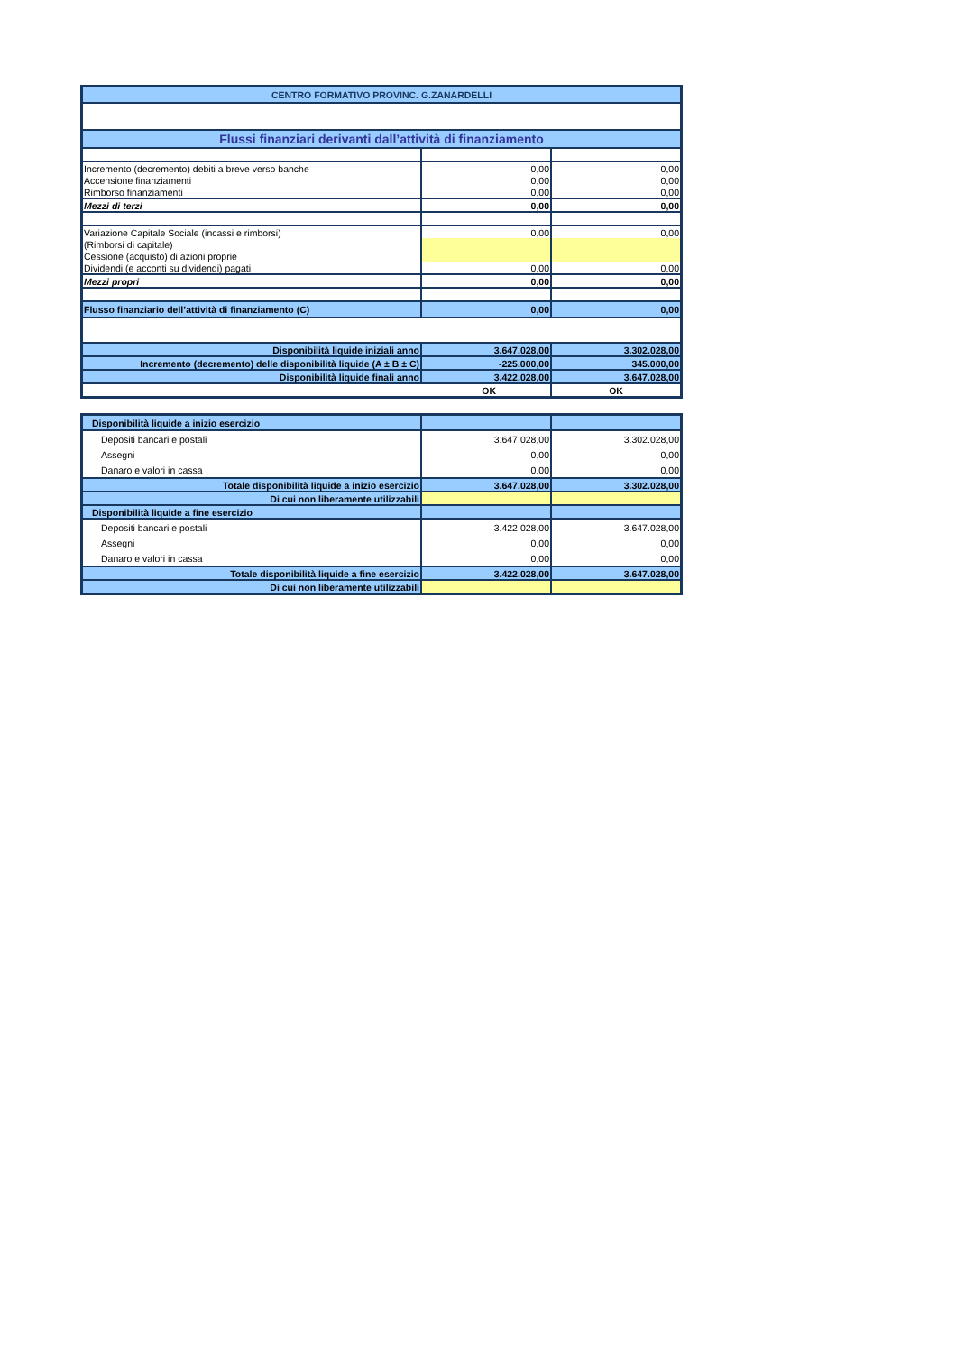| CENTRO FORMATIVO PROVINC. G.ZANARDELLI | | |
| Flussi finanziari derivanti dall’attività di finanziamento | | |
| Incremento (decremento) debiti a breve verso banche | 0,00 | 0,00 |
| Accensione finanziamenti | 0,00 | 0,00 |
| Rimborso finanziamenti | 0,00 | 0,00 |
| Mezzi di terzi | 0,00 | 0,00 |
| Variazione Capitale Sociale (incassi e rimborsi) | 0,00 | 0,00 |
| (Rimborsi di capitale) | | |
| Cessione (acquisto) di azioni proprie | | |
| Dividendi (e acconti su dividendi) pagati | 0,00 | 0,00 |
| Mezzi propri | 0,00 | 0,00 |
| Flusso finanziario dell’attività di finanziamento (C) | 0,00 | 0,00 |
| Disponibilità liquide iniziali anno | 3.647.028,00 | 3.302.028,00 |
| Incremento (decremento) delle disponibilità liquide (A ± B ± C) | -225.000,00 | 345.000,00 |
| Disponibilità liquide finali anno | 3.422.028,00 | 3.647.028,00 |
| OK | | OK |
| Disponibilità liquide a inizio esercizio | | |
| Depositi bancari e postali | 3.647.028,00 | 3.302.028,00 |
| Assegni | 0,00 | 0,00 |
| Danaro e valori in cassa | 0,00 | 0,00 |
| Totale disponibilità liquide a inizio esercizio | 3.647.028,00 | 3.302.028,00 |
| Di cui non liberamente utilizzabili | | |
| Disponibilità liquide a fine esercizio | | |
| Depositi bancari e postali | 3.422.028,00 | 3.647.028,00 |
| Assegni | 0,00 | 0,00 |
| Danaro e valori in cassa | 0,00 | 0,00 |
| Totale disponibilità liquide a fine esercizio | 3.422.028,00 | 3.647.028,00 |
| Di cui non liberamente utilizzabili | | |